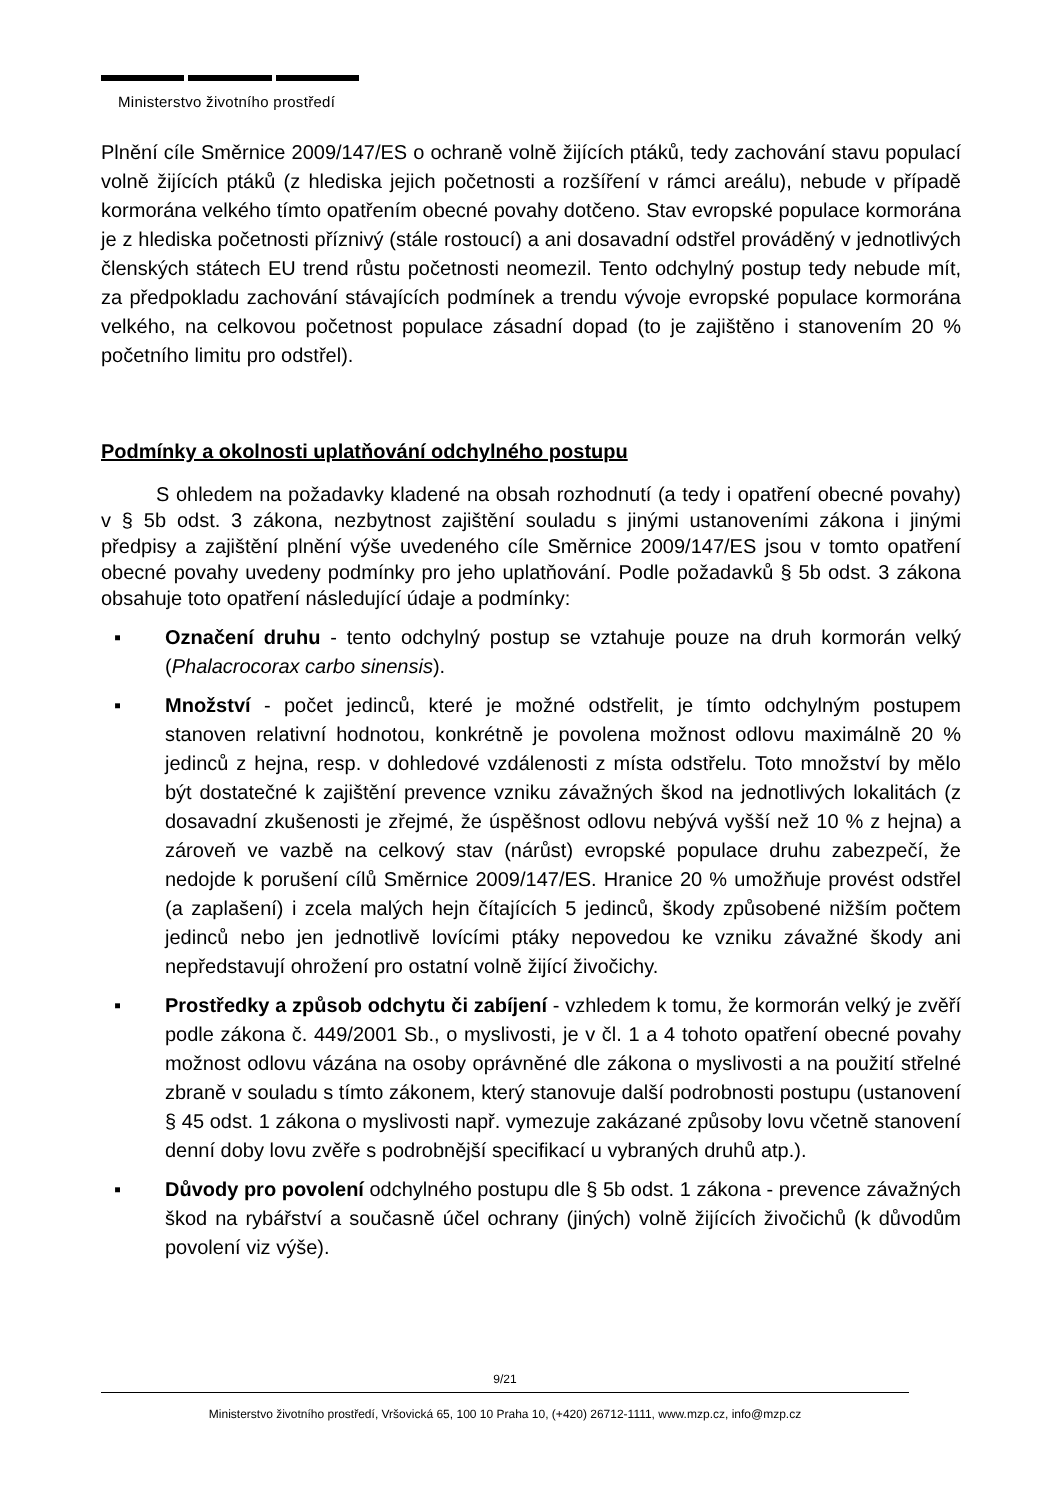Ministerstvo životního prostředí
Plnění cíle Směrnice 2009/147/ES o ochraně volně žijících ptáků, tedy zachování stavu populací volně žijících ptáků (z hlediska jejich početnosti a rozšíření v rámci areálu), nebude v případě kormorána velkého tímto opatřením obecné povahy dotčeno. Stav evropské populace kormorána je z hlediska početnosti příznivý (stále rostoucí) a ani dosavadní odstřel prováděný v jednotlivých členských státech EU trend růstu početnosti neomezil. Tento odchylný postup tedy nebude mít, za předpokladu zachování stávajících podmínek a trendu vývoje evropské populace kormorána velkého, na celkovou početnost populace zásadní dopad (to je zajištěno i stanovením 20 % početního limitu pro odstřel).
Podmínky a okolnosti uplatňování odchylného postupu
S ohledem na požadavky kladené na obsah rozhodnutí (a tedy i opatření obecné povahy) v § 5b odst. 3 zákona, nezbytnost zajištění souladu s jinými ustanoveními zákona i jinými předpisy a zajištění plnění výše uvedeného cíle Směrnice 2009/147/ES jsou v tomto opatření obecné povahy uvedeny podmínky pro jeho uplatňování. Podle požadavků § 5b odst. 3 zákona obsahuje toto opatření následující údaje a podmínky:
▪ Označení druhu - tento odchylný postup se vztahuje pouze na druh kormorán velký (Phalacrocorax carbo sinensis).
▪ Množství - počet jedinců, které je možné odstřelit, je tímto odchylným postupem stanoven relativní hodnotou, konkrétně je povolena možnost odlovu maximálně 20 % jedinců z hejna, resp. v dohledové vzdálenosti z místa odstřelu. Toto množství by mělo být dostatečné k zajištění prevence vzniku závažných škod na jednotlivých lokalitách (z dosavadní zkušenosti je zřejmé, že úspěšnost odlovu nebývá vyšší než 10 % z hejna) a zároveň ve vazbě na celkový stav (nárůst) evropské populace druhu zabezpečí, že nedojde k porušení cílů Směrnice 2009/147/ES. Hranice 20 % umožňuje provést odstřel (a zaplašení) i zcela malých hejn čítajících 5 jedinců, škody způsobené nižším počtem jedinců nebo jen jednotlivě lovícími ptáky nepovedou ke vzniku závažné škody ani nepředstavují ohrožení pro ostatní volně žijící živočichy.
▪ Prostředky a způsob odchytu či zabíjení - vzhledem k tomu, že kormorán velký je zvěří podle zákona č. 449/2001 Sb., o myslivosti, je v čl. 1 a 4 tohoto opatření obecné povahy možnost odlovu vázána na osoby oprávněné dle zákona o myslivosti a na použití střelné zbraně v souladu s tímto zákonem, který stanovuje další podrobnosti postupu (ustanovení § 45 odst. 1 zákona o myslivosti např. vymezuje zakázané způsoby lovu včetně stanovení denní doby lovu zvěře s podrobnější specifikací u vybraných druhů atp.).
▪ Důvody pro povolení odchylného postupu dle § 5b odst. 1 zákona - prevence závažných škod na rybářství a současně účel ochrany (jiných) volně žijících živočichů (k důvodům povolení viz výše).
9/21
Ministerstvo životního prostředí, Vršovická 65, 100 10 Praha 10, (+420) 26712-1111, www.mzp.cz, info@mzp.cz